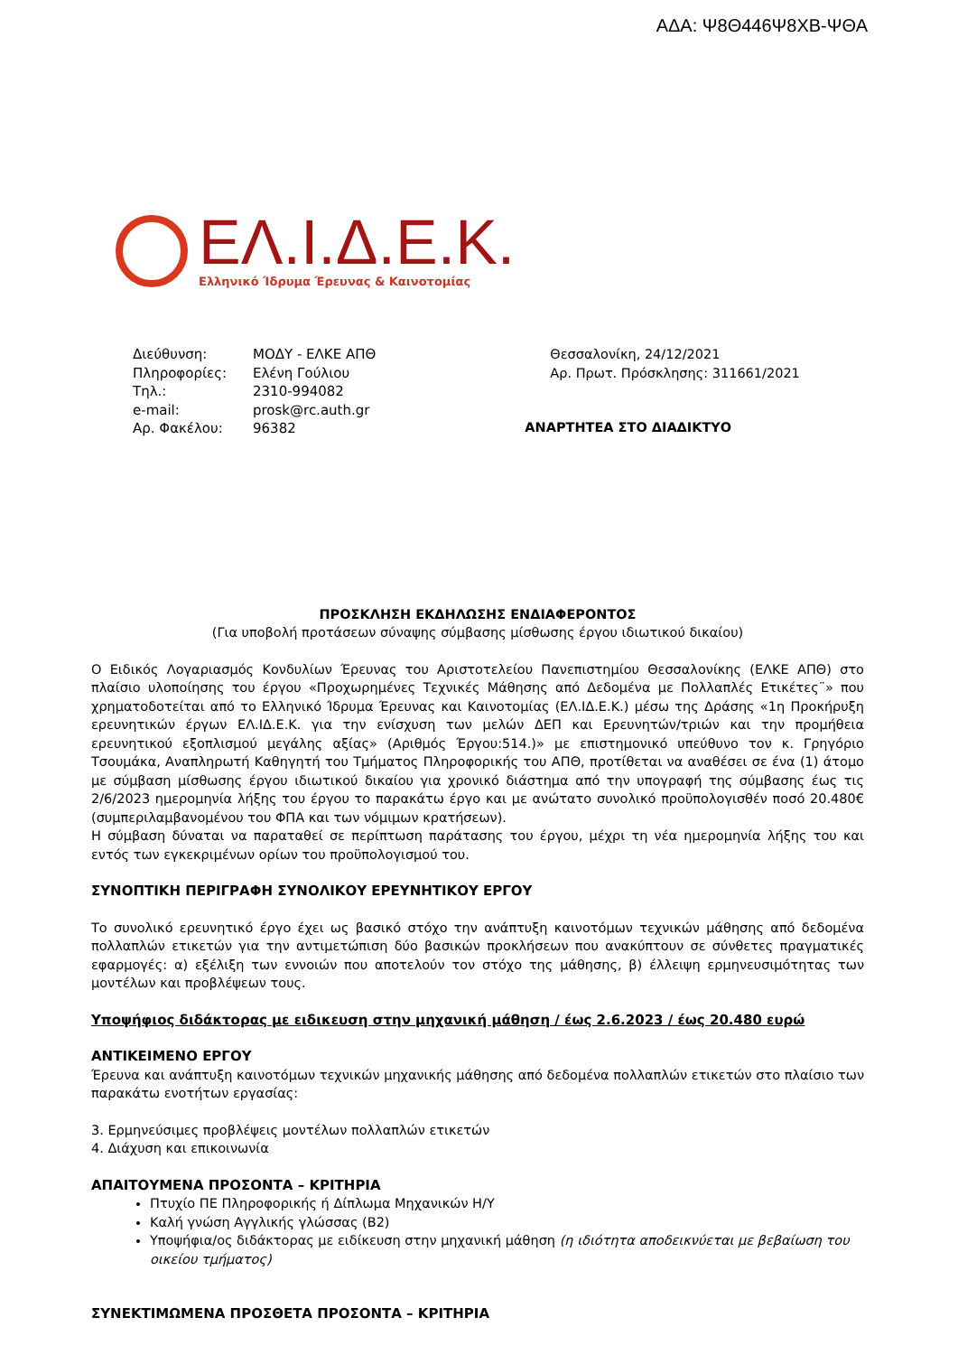ΑΔΑ: Ψ8Θ446Ψ8ΧΒ-ΨΘΑ
ΕΛ.Ι.Δ.Ε.Κ.
Ελληνικό Ίδρυμα Έρευνας & Καινοτομίας
| Διεύθυνση: | ΜΟΔΥ - ΕΛΚΕ ΑΠΘ |
| Πληροφορίες: | Ελένη Γούλιου |
| Τηλ.: | 2310-994082 |
| e-mail: | prosk@rc.auth.gr |
| Αρ. Φακέλου: | 96382 |
Θεσσαλονίκη, 24/12/2021
Αρ. Πρωτ. Πρόσκλησης: 311661/2021
ΑΝΑΡΤΗΤΕΑ ΣΤΟ ΔΙΑΔΙΚΤΥΟ
ΠΡΟΣΚΛΗΣΗ ΕΚΔΗΛΩΣΗΣ ΕΝΔΙΑΦΕΡΟΝΤΟΣ
(Για υποβολή προτάσεων σύναψης σύμβασης μίσθωσης έργου ιδιωτικού δικαίου)
Ο Ειδικός Λογαριασμός Κονδυλίων Έρευνας του Αριστοτελείου Πανεπιστημίου Θεσσαλονίκης (ΕΛΚΕ ΑΠΘ) στο πλαίσιο υλοποίησης του έργου «Προχωρημένες Τεχνικές Μάθησης από Δεδομένα με Πολλαπλές Ετικέτες¨» που χρηματοδοτείται από το Ελληνικό Ίδρυμα Έρευνας και Καινοτομίας (ΕΛ.ΙΔ.Ε.Κ.) μέσω της Δράσης «1η Προκήρυξη ερευνητικών έργων ΕΛ.ΙΔ.Ε.Κ. για την ενίσχυση των μελών ΔΕΠ και Ερευνητών/τριών και την προμήθεια ερευνητικού εξοπλισμού μεγάλης αξίας» (Αριθμός Έργου:514.)» με επιστημονικό υπεύθυνο τον κ. Γρηγόριο Τσουμάκα, Αναπληρωτή Καθηγητή του Τμήματος Πληροφορικής του ΑΠΘ, προτίθεται να αναθέσει σε ένα (1) άτομο με σύμβαση μίσθωσης έργου ιδιωτικού δικαίου για χρονικό διάστημα από την υπογραφή της σύμβασης έως τις 2/6/2023 ημερομηνία λήξης του έργου το παρακάτω έργο και με ανώτατο συνολικό προϋπολογισθέν ποσό 20.480€ (συμπεριλαμβανομένου του ΦΠΑ και των νόμιμων κρατήσεων).
Η σύμβαση δύναται να παραταθεί σε περίπτωση παράτασης του έργου, μέχρι τη νέα ημερομηνία λήξης του και εντός των εγκεκριμένων ορίων του προϋπολογισμού του.
ΣΥΝΟΠΤΙΚΗ ΠΕΡΙΓΡΑΦΗ ΣΥΝΟΛΙΚΟΥ ΕΡΕΥΝΗΤΙΚΟΥ ΕΡΓΟΥ
Το συνολικό ερευνητικό έργο έχει ως βασικό στόχο την ανάπτυξη καινοτόμων τεχνικών μάθησης από δεδομένα πολλαπλών ετικετών για την αντιμετώπιση δύο βασικών προκλήσεων που ανακύπτουν σε σύνθετες πραγματικές εφαρμογές: α) εξέλιξη των εννοιών που αποτελούν τον στόχο της μάθησης, β) έλλειψη ερμηνευσιμότητας των μοντέλων και προβλέψεων τους.
Υποψήφιος διδάκτορας με ειδικευση στην μηχανική μάθηση / έως 2.6.2023 / έως 20.480 ευρώ
ΑΝΤΙΚΕΙΜΕΝΟ ΕΡΓΟΥ
Έρευνα και ανάπτυξη καινοτόμων τεχνικών μηχανικής μάθησης από δεδομένα πολλαπλών ετικετών στο πλαίσιο των παρακάτω ενοτήτων εργασίας:
3. Ερμηνεύσιμες προβλέψεις μοντέλων πολλαπλών ετικετών
4. Διάχυση και επικοινωνία
ΑΠΑΙΤΟΥΜΕΝΑ ΠΡΟΣΟΝΤΑ – ΚΡΙΤΗΡΙΑ
Πτυχίο ΠΕ Πληροφορικής ή Δίπλωμα Μηχανικών Η/Υ
Καλή γνώση Αγγλικής γλώσσας (Β2)
Υποψήφια/ος διδάκτορας με ειδίκευση στην μηχανική μάθηση (η ιδιότητα αποδεικνύεται με βεβαίωση του οικείου τμήματος)
ΣΥΝΕΚΤΙΜΩΜΕΝΑ ΠΡΟΣΘΕΤΑ ΠΡΟΣΟΝΤΑ – ΚΡΙΤΗΡΙΑ